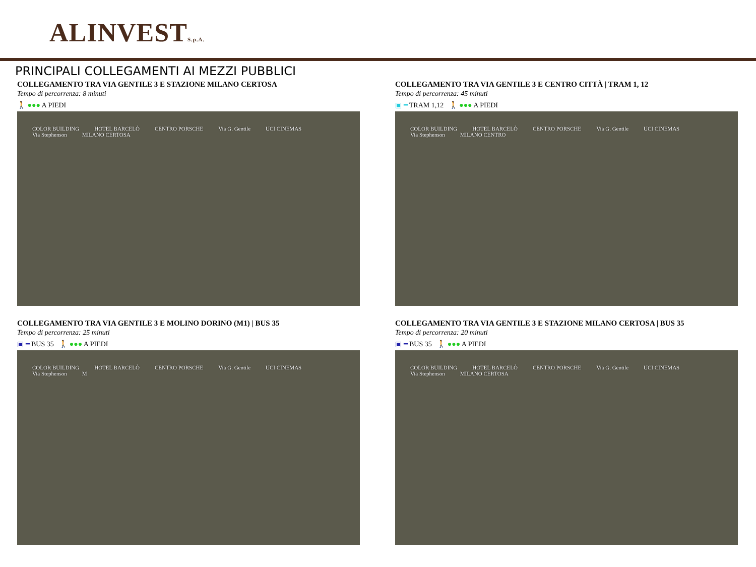ALINVESTS.p.A.
PRINCIPALI COLLEGAMENTI AI MEZZI PUBBLICI
COLLEGAMENTO TRA VIA GENTILE 3 E STAZIONE MILANO CERTOSA
Tempo di percorrenza: 8 minuti
🚶 ●●● A PIEDI
COLOR BUILDING HOTEL BARCELÒ CENTRO PORSCHE Via G. Gentile UCI CINEMAS Via Stephenson MILANO CERTOSA
COLLEGAMENTO TRA VIA GENTILE 3 E CENTRO CITTÀ | TRAM 1, 12
Tempo di percorrenza: 45 minuti
▣ ━ TRAM 1,12 🚶 ●●● A PIEDI
COLOR BUILDING HOTEL BARCELÒ CENTRO PORSCHE Via G. Gentile UCI CINEMAS Via Stephenson MILANO CENTRO
COLLEGAMENTO TRA VIA GENTILE 3 E MOLINO DORINO (M1) | BUS 35
Tempo di percorrenza: 25 minuti
▣ ━ BUS 35 🚶 ●●● A PIEDI
COLOR BUILDING HOTEL BARCELÒ CENTRO PORSCHE Via G. Gentile UCI CINEMAS Via Stephenson M
COLLEGAMENTO TRA VIA GENTILE 3 E STAZIONE MILANO CERTOSA | BUS 35
Tempo di percorrenza: 20 minuti
▣ ━ BUS 35 🚶 ●●● A PIEDI
COLOR BUILDING HOTEL BARCELÒ CENTRO PORSCHE Via G. Gentile UCI CINEMAS Via Stephenson MILANO CERTOSA